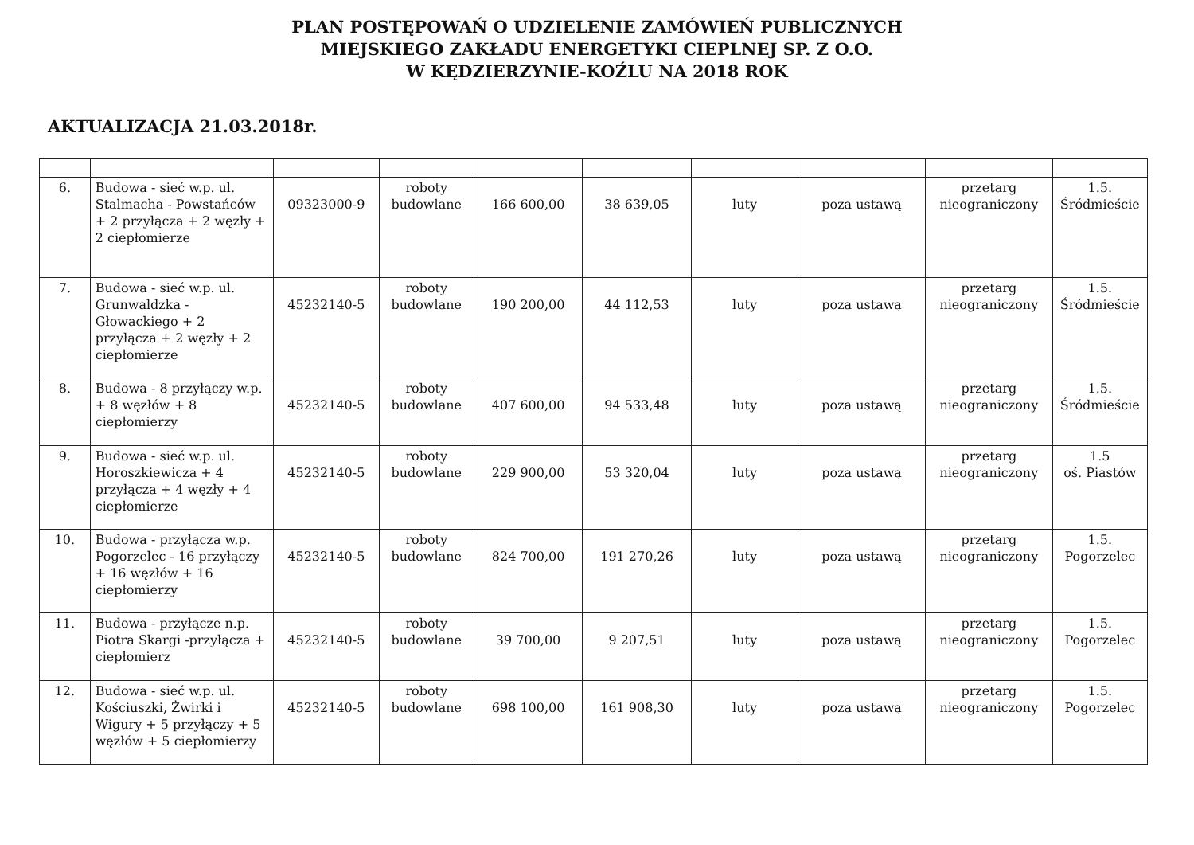PLAN POSTĘPOWAŃ O UDZIELENIE ZAMÓWIEŃ PUBLICZNYCH
MIEJSKIEGO ZAKŁADU ENERGETYKI CIEPLNEJ SP. Z O.O.
W KĘDZIERZYNIE-KOŹLU NA 2018 ROK
AKTUALIZACJA 21.03.2018r.
| 6. | Budowa - sieć w.p. ul. Stalmacha - Powstańców + 2 przyłącza + 2 węzły + 2 ciepłomierze | 09323000-9 | roboty budowlane | 166 600,00 | 38 639,05 | luty | poza ustawą | przetarg nieograniczony | 1.5. Śródmieście |
| 7. | Budowa - sieć w.p. ul. Grunwaldzka - Głowackiego + 2 przyłącza + 2 węzły + 2 ciepłomierze | 45232140-5 | roboty budowlane | 190 200,00 | 44 112,53 | luty | poza ustawą | przetarg nieograniczony | 1.5. Śródmieście |
| 8. | Budowa - 8 przyłączy w.p. + 8 węzłów + 8 ciepłomierzy | 45232140-5 | roboty budowlane | 407 600,00 | 94 533,48 | luty | poza ustawą | przetarg nieograniczony | 1.5. Śródmieście |
| 9. | Budowa - sieć w.p. ul. Horoszkiewicza + 4 przyłącza + 4 węzły + 4 ciepłomierze | 45232140-5 | roboty budowlane | 229 900,00 | 53 320,04 | luty | poza ustawą | przetarg nieograniczony | 1.5 oś. Piastów |
| 10. | Budowa - przyłącza w.p. Pogorzelec - 16 przyłączy + 16 węzłów + 16 ciepłomierzy | 45232140-5 | roboty budowlane | 824 700,00 | 191 270,26 | luty | poza ustawą | przetarg nieograniczony | 1.5. Pogorzelec |
| 11. | Budowa - przyłącze n.p. Piotra Skargi -przyłącza + ciepłomierz | 45232140-5 | roboty budowlane | 39 700,00 | 9 207,51 | luty | poza ustawą | przetarg nieograniczony | 1.5. Pogorzelec |
| 12. | Budowa - sieć w.p. ul. Kościuszki, Żwirki i Wigury + 5 przyłączy + 5 węzłów + 5 ciepłomierzy | 45232140-5 | roboty budowlane | 698 100,00 | 161 908,30 | luty | poza ustawą | przetarg nieograniczony | 1.5. Pogorzelec |